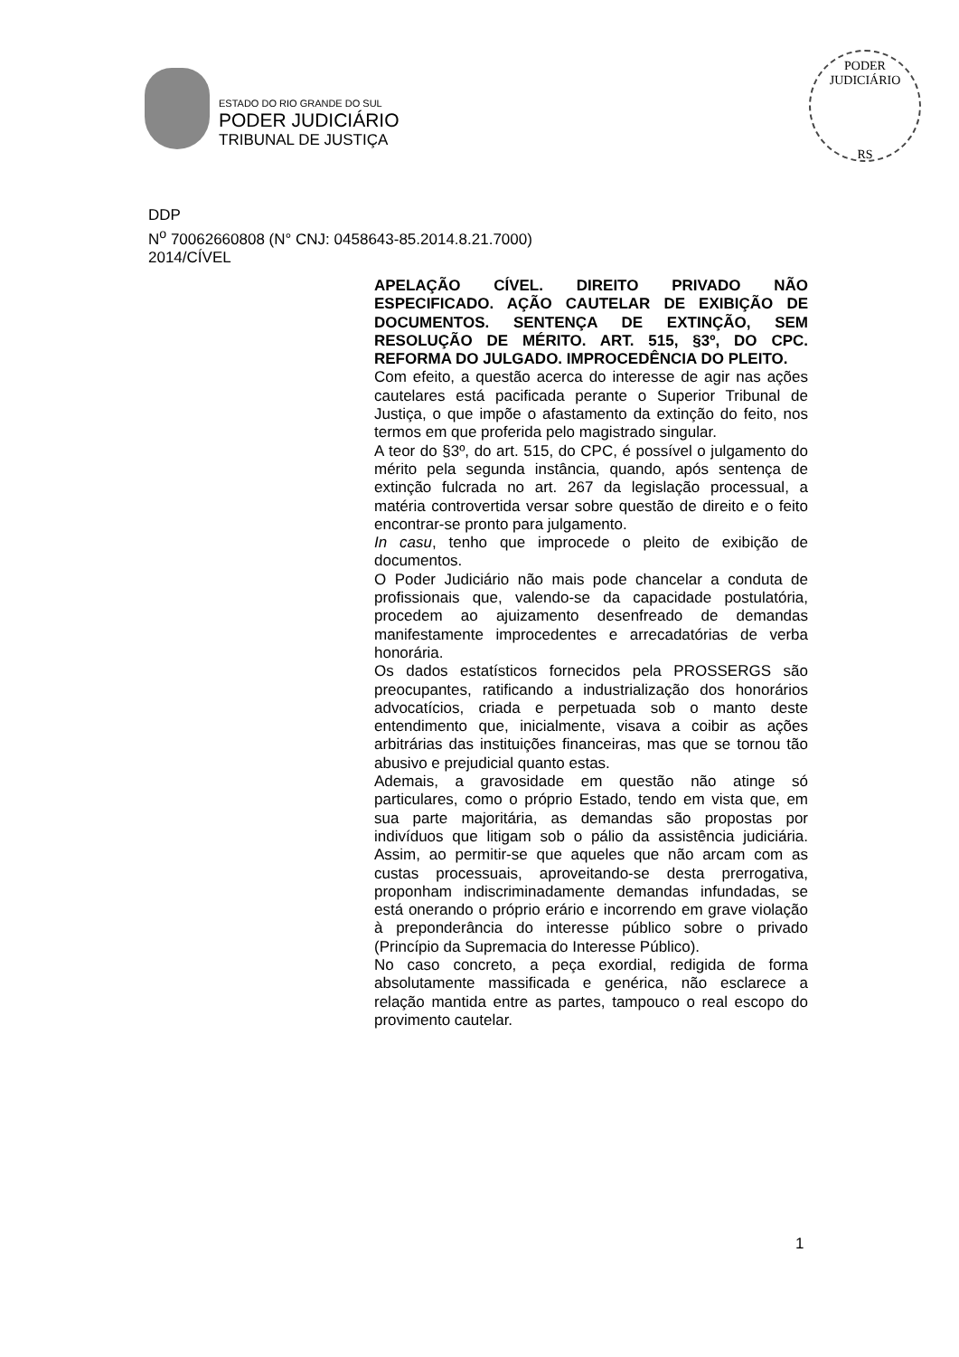ESTADO DO RIO GRANDE DO SUL
PODER JUDICIÁRIO
TRIBUNAL DE JUSTIÇA
PODER JUDICIÁRIO
RS
DDP
N<sup>o</sup> 70062660808 (N° CNJ: 0458643-85.2014.8.21.7000)
2014/CÍVEL
APELAÇÃO CÍVEL. DIREITO PRIVADO NÃO ESPECIFICADO. AÇÃO CAUTELAR DE EXIBIÇÃO DE DOCUMENTOS. SENTENÇA DE EXTINÇÃO, SEM RESOLUÇÃO DE MÉRITO. ART. 515, §3º, DO CPC. REFORMA DO JULGADO. IMPROCEDÊNCIA DO PLEITO.
Com efeito, a questão acerca do interesse de agir nas ações cautelares está pacificada perante o Superior Tribunal de Justiça, o que impõe o afastamento da extinção do feito, nos termos em que proferida pelo magistrado singular.
A teor do §3º, do art. 515, do CPC, é possível o julgamento do mérito pela segunda instância, quando, após sentença de extinção fulcrada no art. 267 da legislação processual, a matéria controvertida versar sobre questão de direito e o feito encontrar-se pronto para julgamento.
In casu, tenho que improcede o pleito de exibição de documentos.
O Poder Judiciário não mais pode chancelar a conduta de profissionais que, valendo-se da capacidade postulatória, procedem ao ajuizamento desenfreado de demandas manifestamente improcedentes e arrecadatórias de verba honorária.
Os dados estatísticos fornecidos pela PROSSERGS são preocupantes, ratificando a industrialização dos honorários advocatícios, criada e perpetuada sob o manto deste entendimento que, inicialmente, visava a coibir as ações arbitrárias das instituições financeiras, mas que se tornou tão abusivo e prejudicial quanto estas.
Ademais, a gravosidade em questão não atinge só particulares, como o próprio Estado, tendo em vista que, em sua parte majoritária, as demandas são propostas por indivíduos que litigam sob o pálio da assistência judiciária. Assim, ao permitir-se que aqueles que não arcam com as custas processuais, aproveitando-se desta prerrogativa, proponham indiscriminadamente demandas infundadas, se está onerando o próprio erário e incorrendo em grave violação à preponderância do interesse público sobre o privado (Princípio da Supremacia do Interesse Público).
No caso concreto, a peça exordial, redigida de forma absolutamente massificada e genérica, não esclarece a relação mantida entre as partes, tampouco o real escopo do provimento cautelar.
1